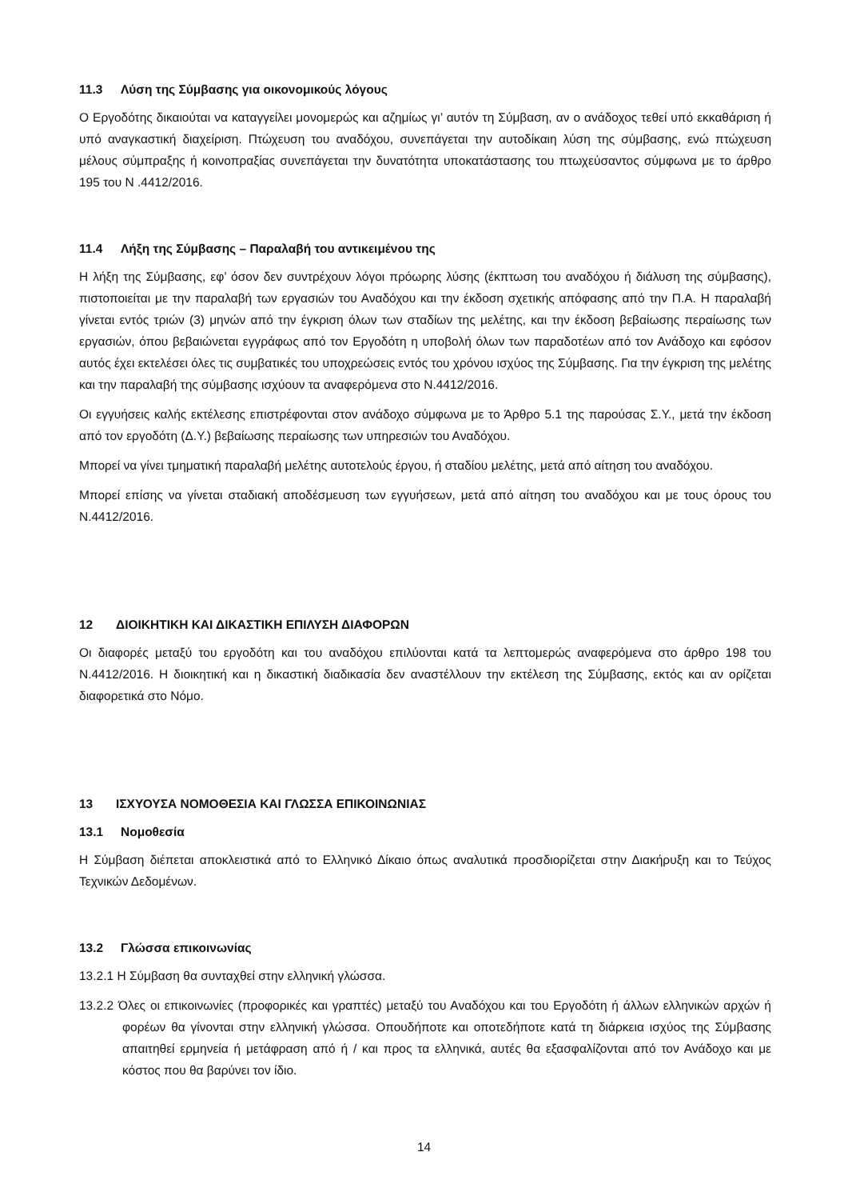11.3 Λύση της Σύμβασης για οικονομικούς λόγους
Ο Εργοδότης δικαιούται να καταγγείλει μονομερώς και αζημίως γι’ αυτόν τη Σύμβαση, αν ο ανάδοχος τεθεί υπό εκκαθάριση ή υπό αναγκαστική διαχείριση. Πτώχευση του αναδόχου, συνεπάγεται την αυτοδίκαιη λύση της σύμβασης, ενώ πτώχευση μέλους σύμπραξης ή κοινοπραξίας συνεπάγεται την δυνατότητα υποκατάστασης του πτωχεύσαντος σύμφωνα με το άρθρο 195 του Ν .4412/2016.
11.4 Λήξη της Σύμβασης – Παραλαβή του αντικειμένου της
Η λήξη της Σύμβασης, εφ’ όσον δεν συντρέχουν λόγοι πρόωρης λύσης (έκπτωση του αναδόχου ή διάλυση της σύμβασης), πιστοποιείται με την παραλαβή των εργασιών του Αναδόχου και την έκδοση σχετικής απόφασης από την Π.Α. Η παραλαβή γίνεται εντός τριών (3) μηνών από την έγκριση όλων των σταδίων της μελέτης, και την έκδοση βεβαίωσης περαίωσης των εργασιών, όπου βεβαιώνεται εγγράφως από τον Εργοδότη η υποβολή όλων των παραδοτέων από τον Ανάδοχο και εφόσον αυτός έχει εκτελέσει όλες τις συμβατικές του υποχρεώσεις εντός του χρόνου ισχύος της Σύμβασης. Για την έγκριση της μελέτης και την παραλαβή της σύμβασης ισχύουν τα αναφερόμενα στο Ν.4412/2016.
Οι εγγυήσεις καλής εκτέλεσης επιστρέφονται στον ανάδοχο σύμφωνα με το Άρθρο 5.1 της παρούσας Σ.Υ., μετά την έκδοση από τον εργοδότη (Δ.Υ.) βεβαίωσης περαίωσης των υπηρεσιών του Αναδόχου.
Μπορεί να γίνει τμηματική παραλαβή μελέτης αυτοτελούς έργου, ή σταδίου μελέτης, μετά από αίτηση του αναδόχου.
Μπορεί επίσης να γίνεται σταδιακή αποδέσμευση των εγγυήσεων, μετά από αίτηση του αναδόχου και με τους όρους του Ν.4412/2016.
12 ΔΙΟΙΚΗΤΙΚΗ ΚΑΙ ΔΙΚΑΣΤΙΚΗ ΕΠΙΛΥΣΗ ΔΙΑΦΟΡΩΝ
Οι διαφορές μεταξύ του εργοδότη και του αναδόχου επιλύονται κατά τα λεπτομερώς αναφερόμενα στο άρθρο 198 του Ν.4412/2016. Η διοικητική και η δικαστική διαδικασία δεν αναστέλλουν την εκτέλεση της Σύμβασης, εκτός και αν ορίζεται διαφορετικά στο Νόμο.
13 ΙΣΧΥΟΥΣΑ ΝΟΜΟΘΕΣΙΑ ΚΑΙ ΓΛΩΣΣΑ ΕΠΙΚΟΙΝΩΝΙΑΣ
13.1 Νομοθεσία
Η Σύμβαση διέπεται αποκλειστικά από το Ελληνικό Δίκαιο όπως αναλυτικά προσδιορίζεται στην Διακήρυξη και το Τεύχος Τεχνικών Δεδομένων.
13.2 Γλώσσα επικοινωνίας
13.2.1 Η Σύμβαση θα συνταχθεί στην ελληνική γλώσσα.
13.2.2 Όλες οι επικοινωνίες (προφορικές και γραπτές) μεταξύ του Αναδόχου και του Εργοδότη ή άλλων ελληνικών αρχών ή φορέων θα γίνονται στην ελληνική γλώσσα. Οπουδήποτε και οποτεδήποτε κατά τη διάρκεια ισχύος της Σύμβασης απαιτηθεί ερμηνεία ή μετάφραση από ή / και προς τα ελληνικά, αυτές θα εξασφαλίζονται από τον Ανάδοχο και με κόστος που θα βαρύνει τον ίδιο.
14